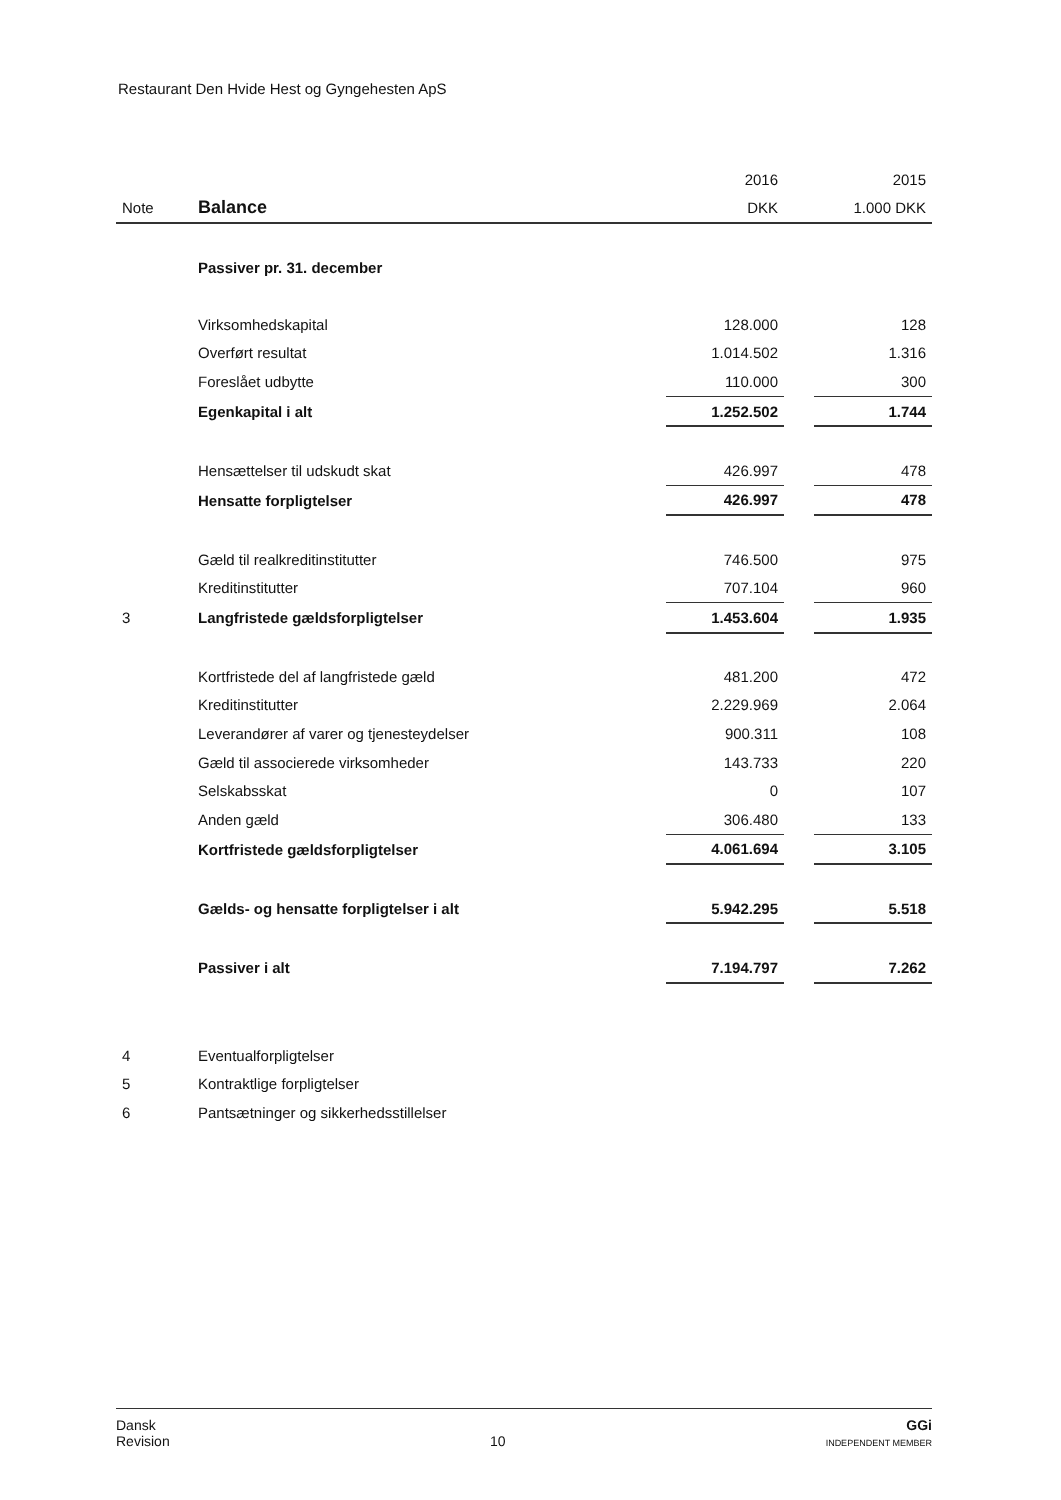Restaurant Den Hvide Hest og Gyngehesten ApS
| | | 2016 | | 2015 |
| Note | Balance | DKK | | 1.000 DKK |
| | Passiver pr. 31. december | | | |
| | Virksomhedskapital | 128.000 | | 128 |
| | Overført resultat | 1.014.502 | | 1.316 |
| | Foreslået udbytte | 110.000 | | 300 |
| | Egenkapital i alt | 1.252.502 | | 1.744 |
| | Hensættelser til udskudt skat | 426.997 | | 478 |
| | Hensatte forpligtelser | 426.997 | | 478 |
| | Gæld til realkreditinstitutter | 746.500 | | 975 |
| | Kreditinstitutter | 707.104 | | 960 |
| 3 | Langfristede gældsforpligtelser | 1.453.604 | | 1.935 |
| | Kortfristede del af langfristede gæld | 481.200 | | 472 |
| | Kreditinstitutter | 2.229.969 | | 2.064 |
| | Leverandører af varer og tjenesteydelser | 900.311 | | 108 |
| | Gæld til associerede virksomheder | 143.733 | | 220 |
| | Selskabsskat | 0 | | 107 |
| | Anden gæld | 306.480 | | 133 |
| | Kortfristede gældsforpligtelser | 4.061.694 | | 3.105 |
| | Gælds- og hensatte forpligtelser i alt | 5.942.295 | | 5.518 |
| | Passiver i alt | 7.194.797 | | 7.262 |
| 4 | Eventualforpligtelser | | | |
| 5 | Kontraktlige forpligtelser | | | |
| 6 | Pantsætninger og sikkerhedsstillelser | | | |
Dansk
Revision
10
GGi
INDEPENDENT MEMBER